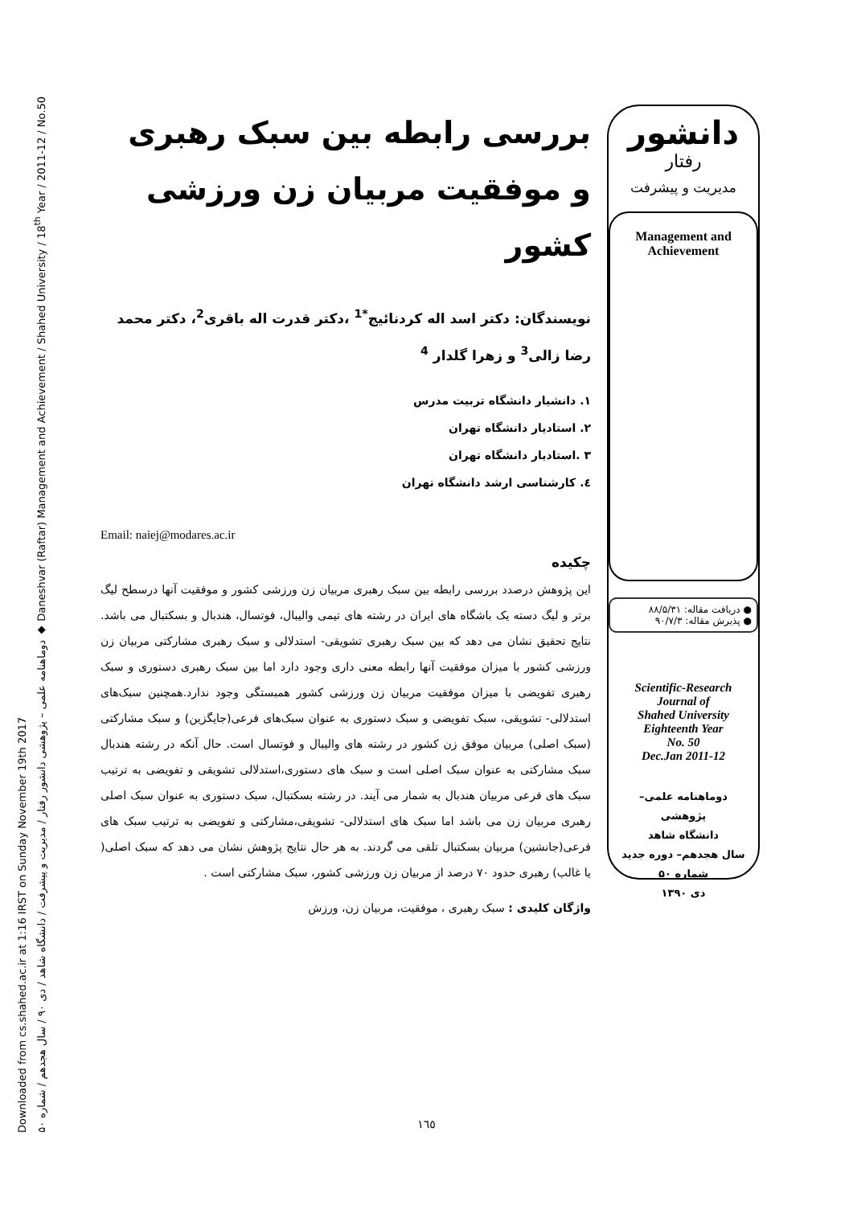Downloaded from cs.shahed.ac.ir at 1:16 IRST on Sunday November 19th 2017
دوماهنامه علمی – پژوهشی دانشور رفتار / مدیریت و پیشرفت / دانشگاه شاهد / دی ۹۰ / سال هجدهم / شماره ۵۰ ◆ Daneshvar (Raftar) Management and Achievement / Shahed University / 18<sup>th</sup> Year / 2011-12 / No.50
بررسی رابطه بین سبک رهبری و موفقیت مربیان زن ورزشی کشور
نویسندگان: دکتر اسد اله کردنائیج<sup>*1</sup> ،دکتر قدرت اله باقری<sup>2</sup>، دکتر محمد رضا زالی<sup>3</sup> و زهرا گلدار <sup>4</sup>
۱. دانشیار دانشگاه تربیت مدرس
۲. استادیار دانشگاه تهران
۳ .استادیار دانشگاه تهران
٤. کارشناسی ارشد دانشگاه تهران
Email: naiej@modares.ac.ir
چکیده
این پژوهش درصدد بررسی رابطه بین سبک رهبری مربیان زن ورزشی کشور و موفقیت آنها درسطح لیگ برتر و لیگ دسته یک باشگاه های ایران در رشته های تیمی والیبال، فوتسال، هندبال و بسکتبال می باشد. نتایج تحقیق نشان می دهد که بین سبک رهبری تشویقی- استدلالی و سبک رهبری مشارکتی مربیان زن ورزشی کشور با میزان موفقیت آنها رابطه معنی داری وجود دارد اما بین سبک رهبری دستوری و سبک رهبری تفویضی با میزان موفقیت مربیان زن ورزشی کشور همبستگی وجود ندارد.همچنین سبک‌های استدلالی- تشویقی، سبک تفویضی و سبک دستوری به عنوان سبک‌های فرعی(جایگزین) و سبک مشارکتی (سبک اصلی) مربیان موفق زن کشور در رشته های والیبال و فوتسال است. حال آنکه در رشته هندبال سبک مشارکتی به عنوان سبک اصلی است و سبک های دستوری،استدلالی تشویقی و تفویضی به ترتیب سبک های فرعی مربیان هندبال به شمار می آیند. در رشته بسکتبال، سبک دستوری به عنوان سبک اصلی رهبری مربیان زن می باشد اما سبک های استدلالی- تشویقی،مشارکتی و تفویضی به ترتیب سبک های فرعی(جانشین) مربیان بسکتبال تلقی می گردند. به هر حال نتایج پژوهش نشان می دهد که سبک اصلی( یا غالب) رهبری حدود ۷۰ درصد از مربیان زن ورزشی کشور، سبک مشارکتی است .
واژگان کلیدی : سبک رهبری ، موفقیت، مربیان زن، ورزش
دانشور
رفتار
مدیریت و پیشرفت
Management and Achievement
● دریافت مقاله: ۸۸/۵/۳۱
● پذیرش مقاله: ۹۰/۷/۳
Scientific-Research
Journal of
Shahed University
Eighteenth Year
No. 50
Dec.Jan 2011-12
دوماهنامه علمی– پژوهشی
دانشگاه شاهد
سال هجدهم– دوره جدید
شماره ۵۰
دی ۱۳۹۰
۱٦٥